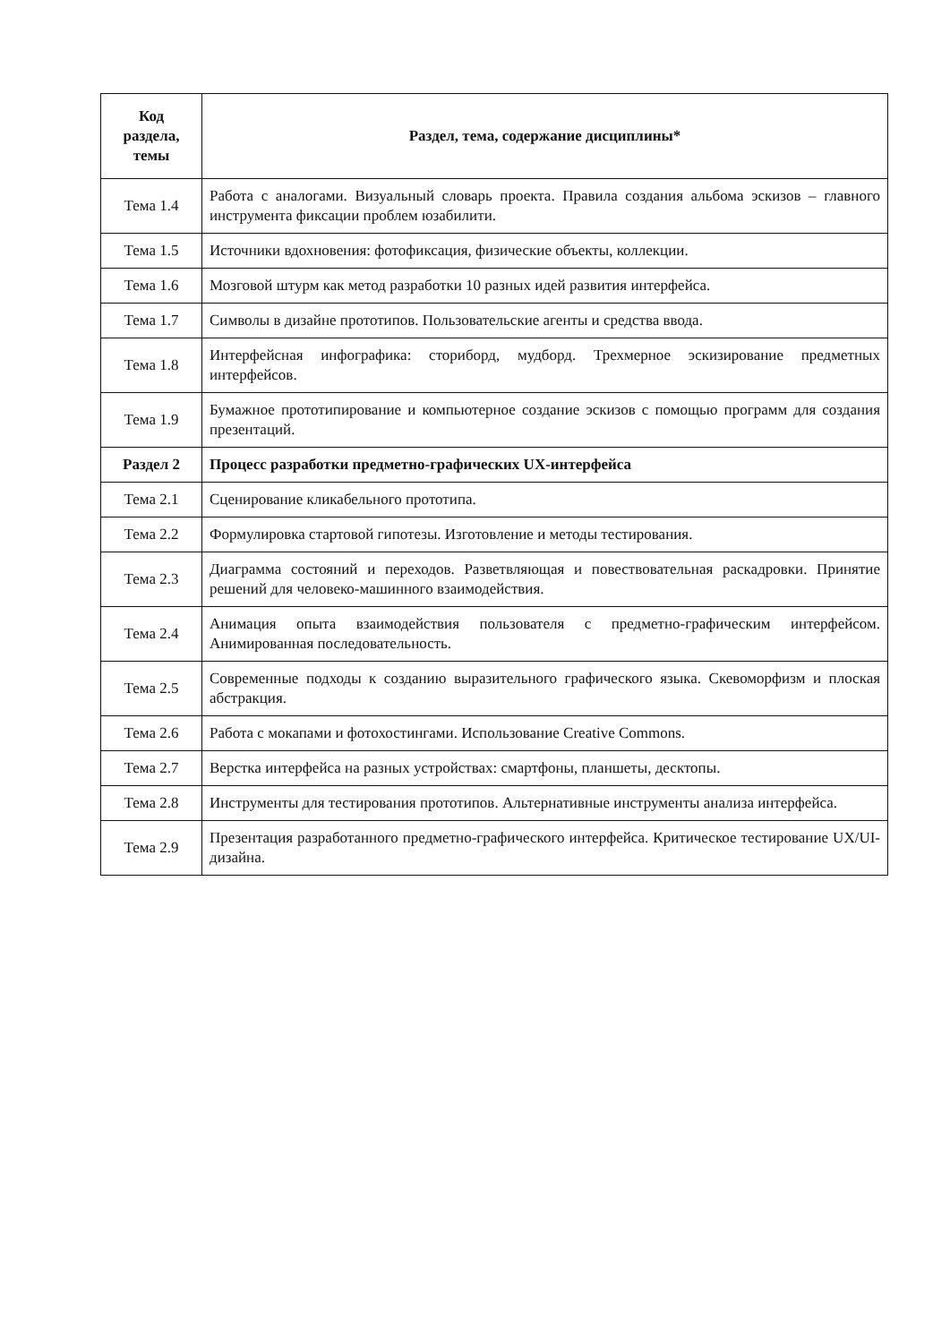| Код раздела, темы | Раздел, тема, содержание дисциплины* |
| --- | --- |
| Тема 1.4 | Работа с аналогами. Визуальный словарь проекта. Правила создания альбома эскизов – главного инструмента фиксации проблем юзабилити. |
| Тема 1.5 | Источники вдохновения: фотофиксация, физические объекты, коллекции. |
| Тема 1.6 | Мозговой штурм как метод разработки 10 разных идей развития интерфейса. |
| Тема 1.7 | Символы в дизайне прототипов. Пользовательские агенты и средства ввода. |
| Тема 1.8 | Интерфейсная инфографика: сториборд, мудборд. Трехмерное эскизирование предметных интерфейсов. |
| Тема 1.9 | Бумажное прототипирование и компьютерное создание эскизов с помощью программ для создания презентаций. |
| Раздел 2 | Процесс разработки предметно-графических UX-интерфейса |
| Тема 2.1 | Сценирование кликабельного прототипа. |
| Тема 2.2 | Формулировка стартовой гипотезы. Изготовление и методы тестирования. |
| Тема 2.3 | Диаграмма состояний и переходов. Разветвляющая и повествовательная раскадровки. Принятие решений для человеко-машинного взаимодействия. |
| Тема 2.4 | Анимация опыта взаимодействия пользователя с предметно-графическим интерфейсом. Анимированная последовательность. |
| Тема 2.5 | Современные подходы к созданию выразительного графического языка. Скевоморфизм и плоская абстракция. |
| Тема 2.6 | Работа с мокапами и фотохостингами. Использование Creative Commons. |
| Тема 2.7 | Верстка интерфейса на разных устройствах: смартфоны, планшеты, десктопы. |
| Тема 2.8 | Инструменты для тестирования прототипов. Альтернативные инструменты анализа интерфейса. |
| Тема 2.9 | Презентация разработанного предметно-графического интерфейса. Критическое тестирование UX/UI-дизайна. |